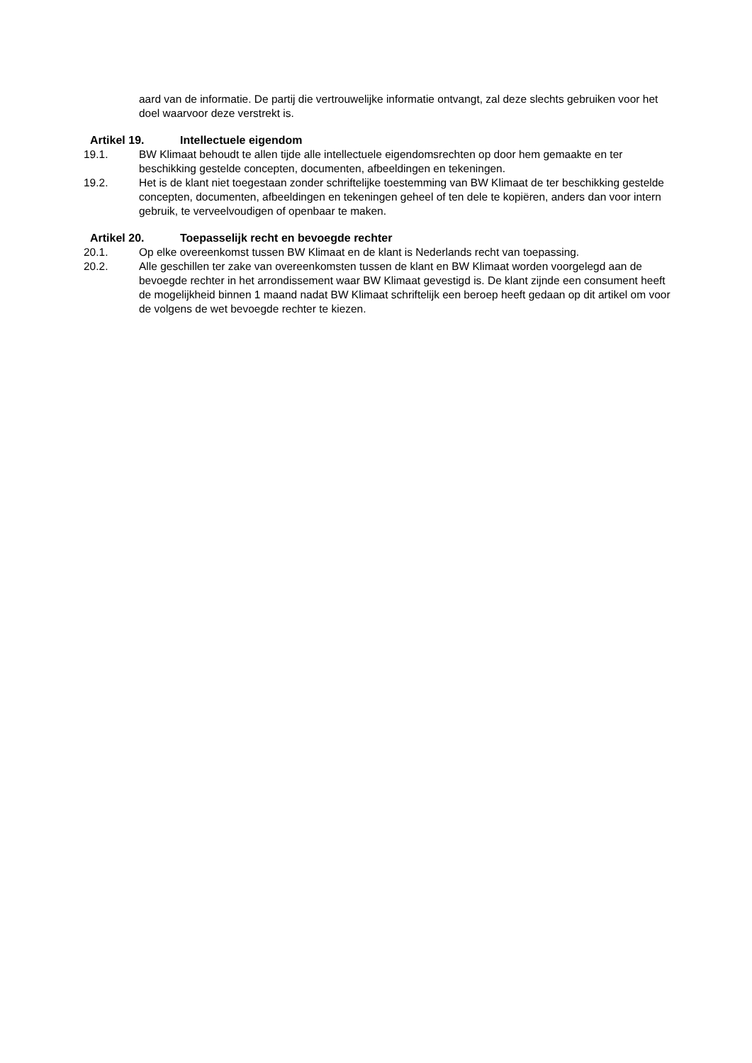aard van de informatie. De partij die vertrouwelijke informatie ontvangt, zal deze slechts gebruiken voor het doel waarvoor deze verstrekt is.
Artikel 19. Intellectuele eigendom
19.1. BW Klimaat behoudt te allen tijde alle intellectuele eigendomsrechten op door hem gemaakte en ter beschikking gestelde concepten, documenten, afbeeldingen en tekeningen.
19.2. Het is de klant niet toegestaan zonder schriftelijke toestemming van BW Klimaat de ter beschikking gestelde concepten, documenten, afbeeldingen en tekeningen geheel of ten dele te kopiëren, anders dan voor intern gebruik, te verveelvoudigen of openbaar te maken.
Artikel 20. Toepasselijk recht en bevoegde rechter
20.1. Op elke overeenkomst tussen BW Klimaat en de klant is Nederlands recht van toepassing.
20.2. Alle geschillen ter zake van overeenkomsten tussen de klant en BW Klimaat worden voorgelegd aan de bevoegde rechter in het arrondissement waar BW Klimaat gevestigd is. De klant zijnde een consument heeft de mogelijkheid binnen 1 maand nadat BW Klimaat schriftelijk een beroep heeft gedaan op dit artikel om voor de volgens de wet bevoegde rechter te kiezen.